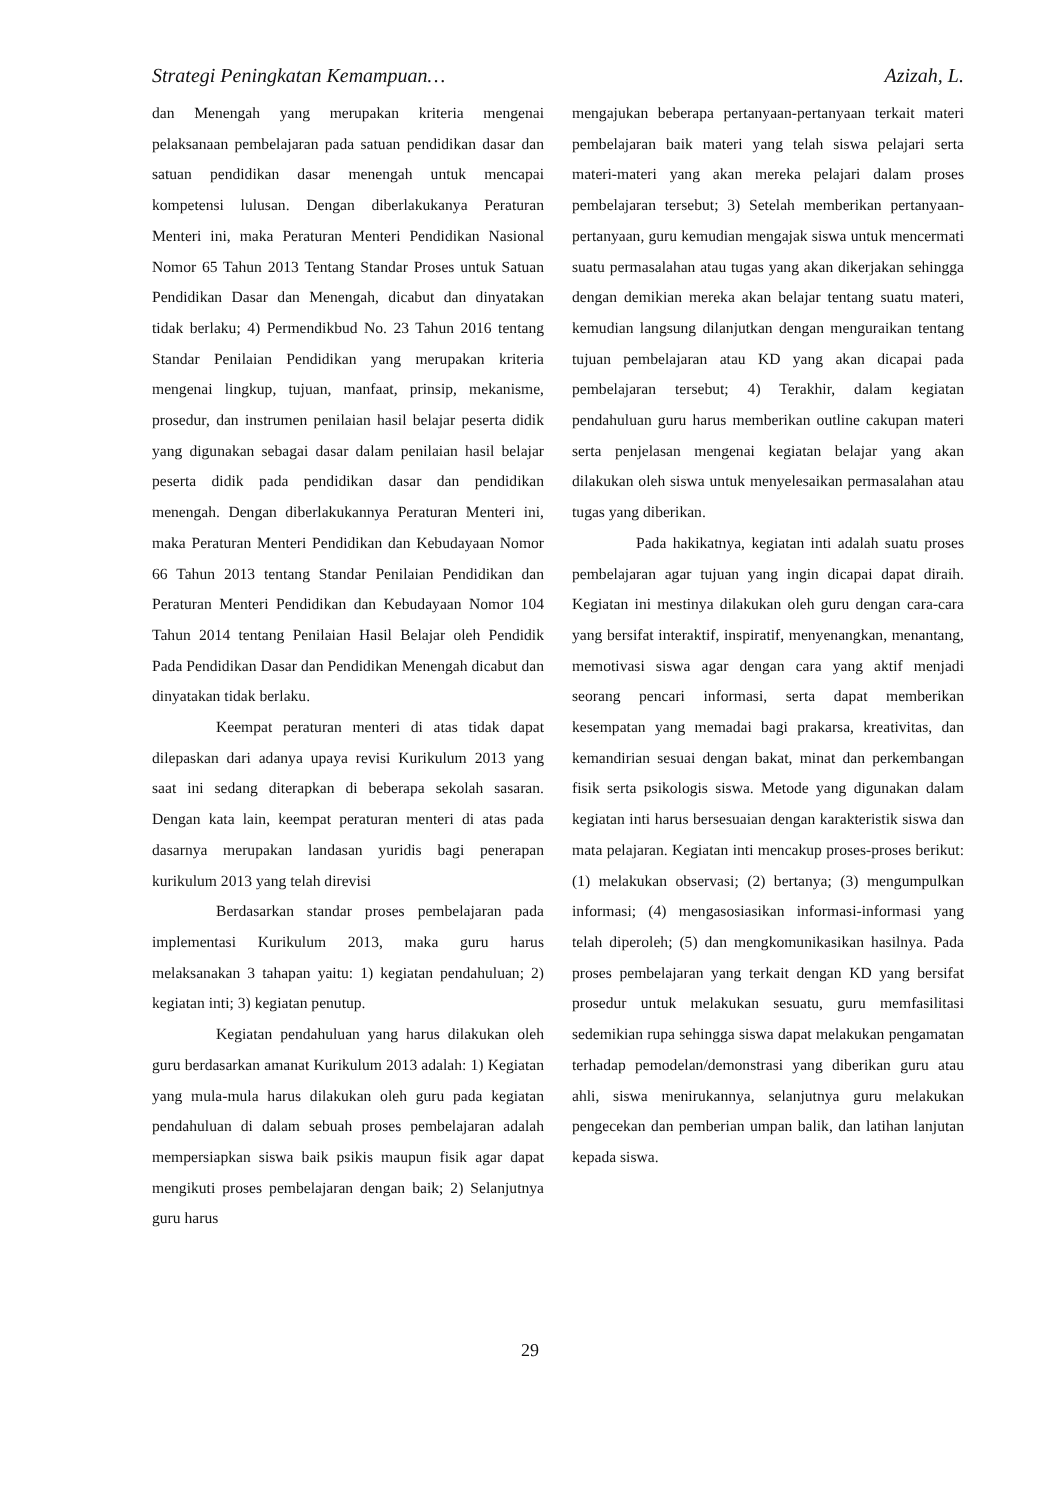Strategi Peningkatan Kemampuan… Azizah, L.
dan Menengah yang merupakan kriteria mengenai pelaksanaan pembelajaran pada satuan pendidikan dasar dan satuan pendidikan dasar menengah untuk mencapai kompetensi lulusan. Dengan diberlakukanya Peraturan Menteri ini, maka Peraturan Menteri Pendidikan Nasional Nomor 65 Tahun 2013 Tentang Standar Proses untuk Satuan Pendidikan Dasar dan Menengah, dicabut dan dinyatakan tidak berlaku; 4) Permendikbud No. 23 Tahun 2016 tentang Standar Penilaian Pendidikan yang merupakan kriteria mengenai lingkup, tujuan, manfaat, prinsip, mekanisme, prosedur, dan instrumen penilaian hasil belajar peserta didik yang digunakan sebagai dasar dalam penilaian hasil belajar peserta didik pada pendidikan dasar dan pendidikan menengah. Dengan diberlakukannya Peraturan Menteri ini, maka Peraturan Menteri Pendidikan dan Kebudayaan Nomor 66 Tahun 2013 tentang Standar Penilaian Pendidikan dan Peraturan Menteri Pendidikan dan Kebudayaan Nomor 104 Tahun 2014 tentang Penilaian Hasil Belajar oleh Pendidik Pada Pendidikan Dasar dan Pendidikan Menengah dicabut dan dinyatakan tidak berlaku.
Keempat peraturan menteri di atas tidak dapat dilepaskan dari adanya upaya revisi Kurikulum 2013 yang saat ini sedang diterapkan di beberapa sekolah sasaran. Dengan kata lain, keempat peraturan menteri di atas pada dasarnya merupakan landasan yuridis bagi penerapan kurikulum 2013 yang telah direvisi
Berdasarkan standar proses pembelajaran pada implementasi Kurikulum 2013, maka guru harus melaksanakan 3 tahapan yaitu: 1) kegiatan pendahuluan; 2) kegiatan inti; 3) kegiatan penutup.
Kegiatan pendahuluan yang harus dilakukan oleh guru berdasarkan amanat Kurikulum 2013 adalah: 1) Kegiatan yang mula-mula harus dilakukan oleh guru pada kegiatan pendahuluan di dalam sebuah proses pembelajaran adalah mempersiapkan siswa baik psikis maupun fisik agar dapat mengikuti proses pembelajaran dengan baik; 2) Selanjutnya guru harus
mengajukan beberapa pertanyaan-pertanyaan terkait materi pembelajaran baik materi yang telah siswa pelajari serta materi-materi yang akan mereka pelajari dalam proses pembelajaran tersebut; 3) Setelah memberikan pertanyaan-pertanyaan, guru kemudian mengajak siswa untuk mencermati suatu permasalahan atau tugas yang akan dikerjakan sehingga dengan demikian mereka akan belajar tentang suatu materi, kemudian langsung dilanjutkan dengan menguraikan tentang tujuan pembelajaran atau KD yang akan dicapai pada pembelajaran tersebut; 4) Terakhir, dalam kegiatan pendahuluan guru harus memberikan outline cakupan materi serta penjelasan mengenai kegiatan belajar yang akan dilakukan oleh siswa untuk menyelesaikan permasalahan atau tugas yang diberikan.
Pada hakikatnya, kegiatan inti adalah suatu proses pembelajaran agar tujuan yang ingin dicapai dapat diraih. Kegiatan ini mestinya dilakukan oleh guru dengan cara-cara yang bersifat interaktif, inspiratif, menyenangkan, menantang, memotivasi siswa agar dengan cara yang aktif menjadi seorang pencari informasi, serta dapat memberikan kesempatan yang memadai bagi prakarsa, kreativitas, dan kemandirian sesuai dengan bakat, minat dan perkembangan fisik serta psikologis siswa. Metode yang digunakan dalam kegiatan inti harus bersesuaian dengan karakteristik siswa dan mata pelajaran. Kegiatan inti mencakup proses-proses berikut: (1) melakukan observasi; (2) bertanya; (3) mengumpulkan informasi; (4) mengasosiasikan informasi-informasi yang telah diperoleh; (5) dan mengkomunikasikan hasilnya. Pada proses pembelajaran yang terkait dengan KD yang bersifat prosedur untuk melakukan sesuatu, guru memfasilitasi sedemikian rupa sehingga siswa dapat melakukan pengamatan terhadap pemodelan/demonstrasi yang diberikan guru atau ahli, siswa menirukannya, selanjutnya guru melakukan pengecekan dan pemberian umpan balik, dan latihan lanjutan kepada siswa.
29